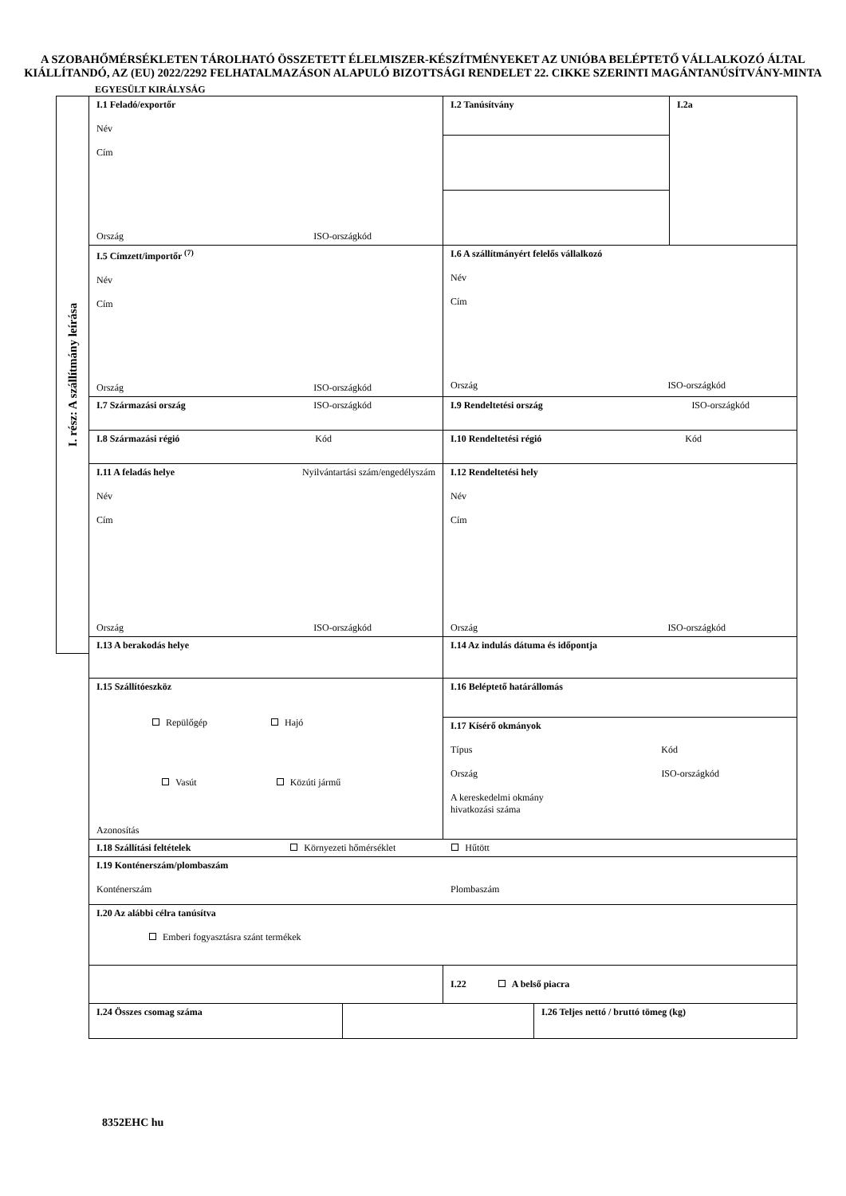A SZOBAHŐMÉRSÉKLETEN TÁROLHATÓ ÖSSZETETT ÉLELMISZER-KÉSZÍTMÉNYEKET AZ UNIÓBA BELÉPTETŐ VÁLLALKOZÓ ÁLTAL KIÁLLÍTANDÓ, AZ (EU) 2022/2292 FELHATALMAZÁSON ALAPULÓ BIZOTTSÁGI RENDELET 22. CIKKE SZERINTI MAGÁNTANÚSÍTVÁNY-MINTA
EGYESÜLT KIRÁLYSÁG
I. rész: A szállítmány leírása
| I.1 Feladó/exportőr Név Cím Ország ISO-országkód | | I.2 Tanúsítvány | | I.2a |
| I.5 Címzett/importőr <sup>(7)</sup> Név Cím Ország ISO-országkód | | I.6 A szállítmányért felelős vállalkozó Név Cím Ország ISO-országkód | | |
| I.7 Származási ország ISO-országkód | | I.9 Rendeltetési ország ISO-országkód | | |
| I.8 Származási régió Kód | | I.10 Rendeltetési régió Kód | | |
| I.11 A feladás helye Nyilvántartási szám/engedélyszám Név Cím Ország ISO-országkód | | I.12 Rendeltetési hely Név Cím Ország ISO-országkód | | |
| I.13 A berakodás helye | | I.14 Az indulás dátuma és időpontja | | |
| I.15 Szállítóeszköz Repülőgép Hajó Vasút Közúti jármű Azonosítás | | I.16 Beléptető határállomás | | |
| | | I.17 Kísérő okmányok Típus Kód Ország ISO-országkód A kereskedelmi okmány hivatkozási száma | | |
| I.18 Szállítási feltételek Környezeti hőmérséklet Hűtött | | | | |
| I.19 Konténerszám/plombaszám Konténerszám Plombaszám | | | | |
| I.20 Az alábbi célra tanúsítva Emberi fogyasztásra szánt termékek | | | | |
| | | I.22 A belső piacra | | |
| I.24 Összes csomag száma | | | I.26 Teljes nettó / bruttó tömeg (kg) | |
8352EHC hu